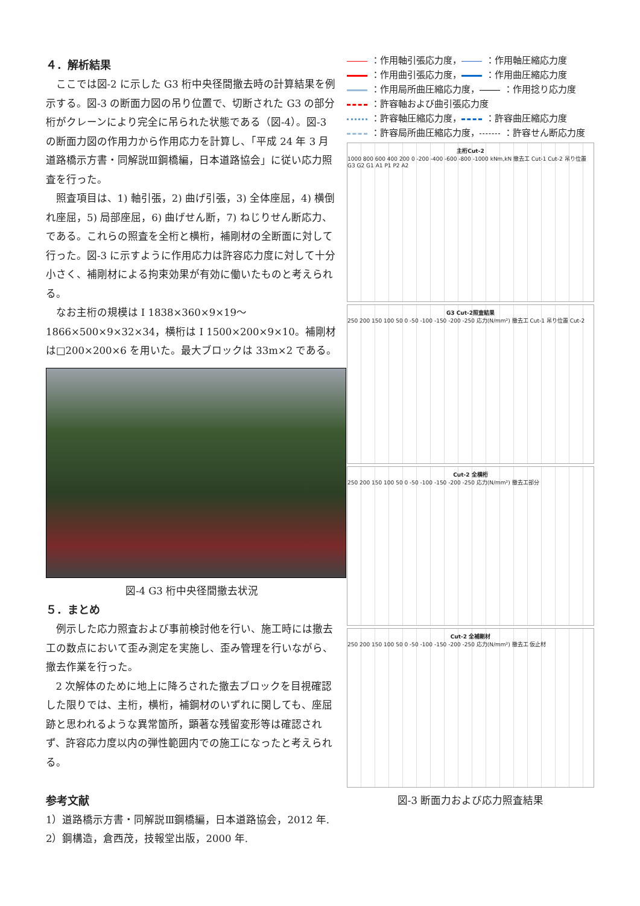４．解析結果
ここでは図-2 に示した G3 桁中央径間撤去時の計算結果を例示する。図-3 の断面力図の吊り位置で、切断された G3 の部分桁がクレーンにより完全に吊られた状態である（図-4）。図-3 の断面力図の作用力から作用応力を計算し、「平成 24 年 3 月 道路橋示方書・同解説Ⅲ鋼橋編，日本道路協会」に従い応力照査を行った。
照査項目は、1) 軸引張，2) 曲げ引張，3) 全体座屈，4) 横倒れ座屈，5) 局部座屈，6) 曲げせん断，7) ねじりせん断応力、である。これらの照査を全桁と横桁，補剛材の全断面に対して行った。図-3 に示すように作用応力は許容応力度に対して十分小さく、補剛材による拘束効果が有効に働いたものと考えられる。
なお主桁の規模は I 1838×360×9×19～1866×500×9×32×34，横桁は I 1500×200×9×10。補剛材は□200×200×6 を用いた。最大ブロックは 33m×2 である。
図-4 G3 桁中央径間撤去状況
５．まとめ
例示した応力照査および事前検討他を行い、施工時には撤去工の数点において歪み測定を実施し、歪み管理を行いながら、撤去作業を行った。
2 次解体のために地上に降ろされた撤去ブロックを目視確認した限りでは、主桁，横桁，補鋼材のいずれに関しても、座屈跡と思われるような異常箇所，顕著な残留変形等は確認されず、許容応力度以内の弾性範囲内での施工になったと考えられる。
参考文献
1）道路橋示方書・同解説Ⅲ鋼橋編，日本道路協会，2012 年.
2）鋼構造，倉西茂，技報堂出版，2000 年.
：作用軸引張応力度， ：作用軸圧縮応力度
：作用曲引張応力度， ：作用曲圧縮応力度
：作用局所曲圧縮応力度， ：作用捻り応力度
：許容軸および曲引張応力度
：許容軸圧縮応力度， ：許容曲圧縮応力度
：許容局所曲圧縮応力度， ：許容せん断応力度
主桁Cut-2
1000 800 600 400 200 0 -200 -400 -600 -800 -1000 kNm,kN 撤去工 Cut-1 Cut-2 吊り位置 G3 G2 G1 A1 P1 P2 A2
G3 Cut-2照査結果
250 200 150 100 50 0 -50 -100 -150 -200 -250 応力(N/mm²) 撤去工 Cut-1 吊り位置 Cut-2
Cut-2 全横桁
250 200 150 100 50 0 -50 -100 -150 -200 -250 応力(N/mm²) 撤去工部分
Cut-2 全補剛材
250 200 150 100 50 0 -50 -100 -150 -200 -250 応力(N/mm²) 撤去工 仮止材
図-3 断面力および応力照査結果